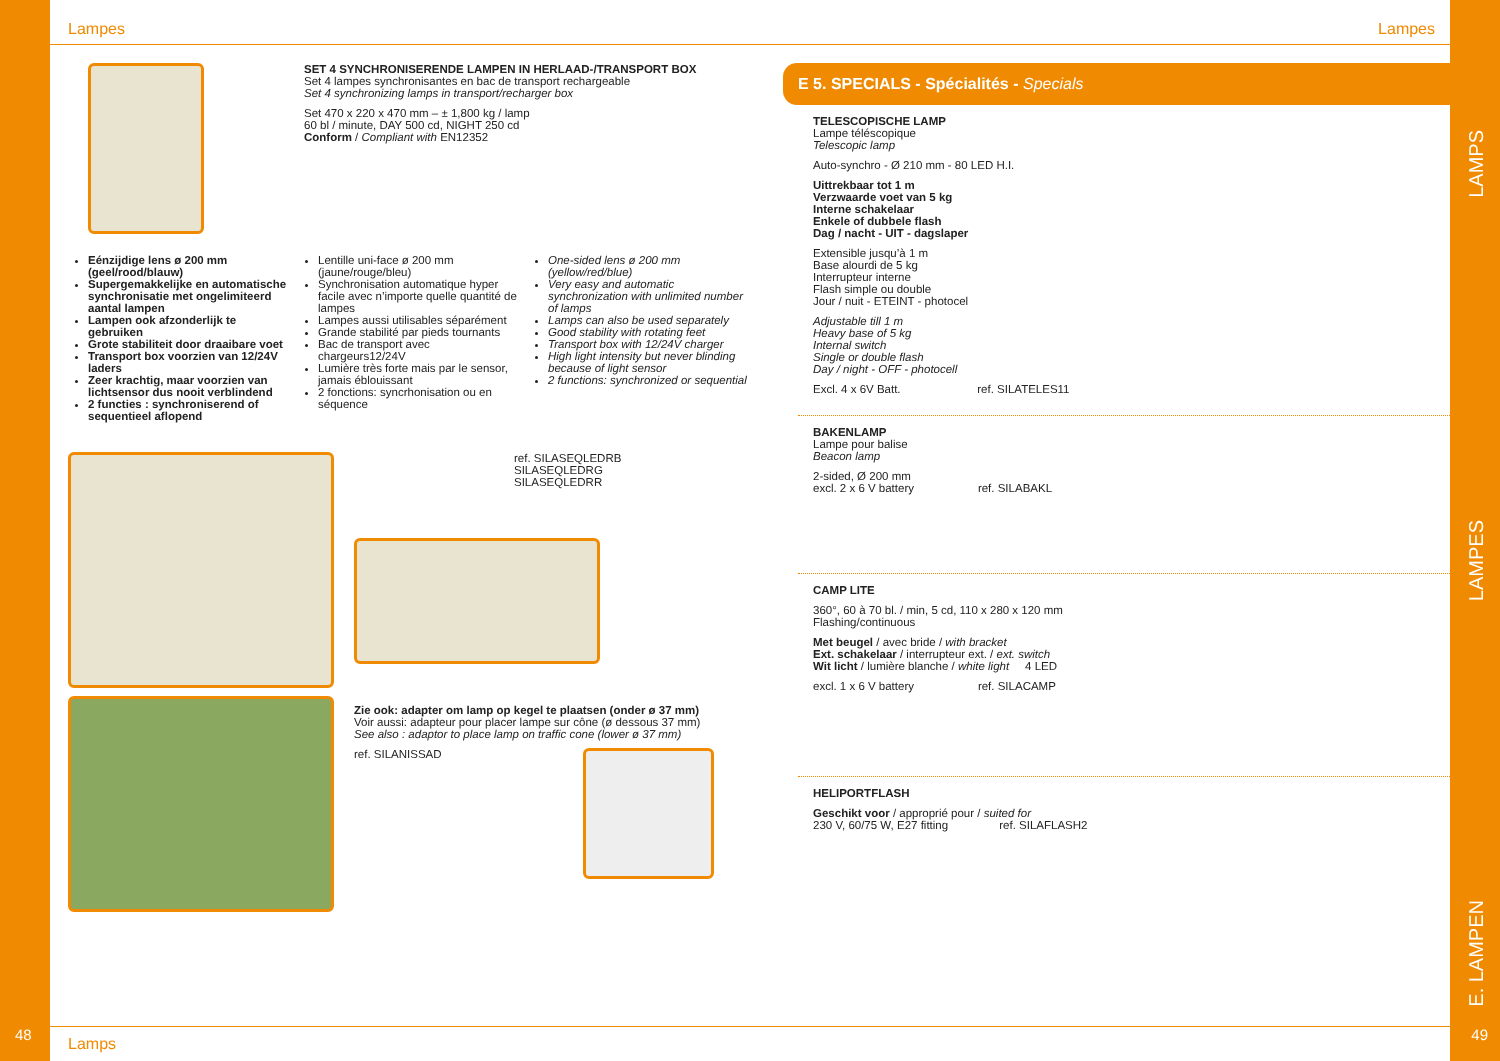Lampes Lampes
SET 4 SYNCHRONISERENDE LAMPEN IN HERLAAD-/TRANSPORT BOX
Set 4 lampes synchronisantes en bac de transport rechargeable
Set 4 synchronizing lamps in transport/recharger box
Set 470 x 220 x 470 mm – ± 1,800 kg / lamp
60 bl / minute, DAY 500 cd, NIGHT 250 cd
Conform / Compliant with EN12352
Eénzijdige lens ø 200 mm (geel/rood/blauw)
Supergemakkelijke en automatische synchronisatie met ongelimiteerd aantal lampen
Lampen ook afzonderlijk te gebruiken
Grote stabiliteit door draaibare voet
Transport box voorzien van 12/24V laders
Zeer krachtig, maar voorzien van lichtsensor dus nooit verblindend
2 functies : synchroniserend of sequentieel aflopend
Lentille uni-face ø 200 mm (jaune/rouge/bleu)
Synchronisation automatique hyper facile avec n’importe quelle quantité de lampes
Lampes aussi utilisables séparément
Grande stabilité par pieds tournants
Bac de transport avec chargeurs12/24V
Lumière très forte mais par le sensor, jamais éblouissant
2 fonctions: syncrhonisation ou en séquence
One-sided lens ø 200 mm (yellow/red/blue)
Very easy and automatic synchronization with unlimited number of lamps
Lamps can also be used separately
Good stability with rotating feet
Transport box with 12/24V charger
High light intensity but never blinding because of light sensor
2 functions: synchronized or sequential
ref. SILASEQLEDRB
SILASEQLEDRG
SILASEQLEDRR
Zie ook: adapter om lamp op kegel te plaatsen (onder ø 37 mm)
Voir aussi: adapteur pour placer lampe sur cône (ø dessous 37 mm)
See also : adaptor to place lamp on traffic cone (lower ø 37 mm)
ref. SILANISSAD
E 5. SPECIALS - Spécialités - Specials
TELESCOPISCHE LAMP
Lampe téléscopique
Telescopic lamp
Auto-synchro - Ø 210 mm - 80 LED H.I.
Uittrekbaar tot 1 m
Verzwaarde voet van 5 kg
Interne schakelaar
Enkele of dubbele flash
Dag / nacht - UIT - dagslaper
Extensible jusqu’à 1 m
Base alourdi de 5 kg
Interrupteur interne
Flash simple ou double
Jour / nuit - ETEINT - photocel
Adjustable till 1 m
Heavy base of 5 kg
Internal switch
Single or double flash
Day / night - OFF - photocell
Excl. 4 x 6V Batt. ref. SILATELES11
BAKENLAMP
Lampe pour balise
Beacon lamp
2-sided, Ø 200 mm
excl. 2 x 6 V battery ref. SILABAKL
CAMP LITE
360°, 60 à 70 bl. / min, 5 cd, 110 x 280 x 120 mm
Flashing/continuous
Met beugel / avec bride / with bracket
Ext. schakelaar / interrupteur ext. / ext. switch
Wit licht / lumière blanche / white light 4 LED
excl. 1 x 6 V battery ref. SILACAMP
HELIPORTFLASH
Geschikt voor / approprié pour / suited for
230 V, 60/75 W, E27 fitting ref. SILAFLASH2
Lamps
48 49
LAMPS
LAMPES
E. LAMPEN